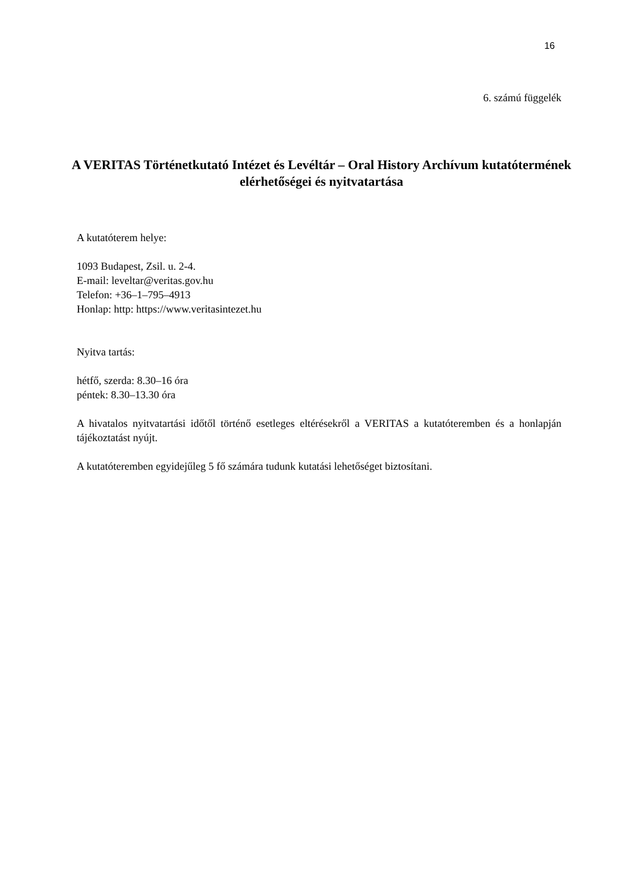16
6. számú függelék
A VERITAS Történetkutató Intézet és Levéltár – Oral History Archívum kutatótermének elérhetőségei és nyitvatartása
A kutatóterem helye:
1093 Budapest, Zsil. u. 2-4.
E-mail: leveltar@veritas.gov.hu
Telefon: +36–1–795–4913
Honlap: http: https://www.veritasintezet.hu
Nyitva tartás:
hétfő, szerda: 8.30–16 óra
péntek: 8.30–13.30 óra
A hivatalos nyitvatartási időtől történő esetleges eltérésekről a VERITAS a kutatóteremben és a honlapján tájékoztatást nyújt.
A kutatóteremben egyidejűleg 5 fő számára tudunk kutatási lehetőséget biztosítani.